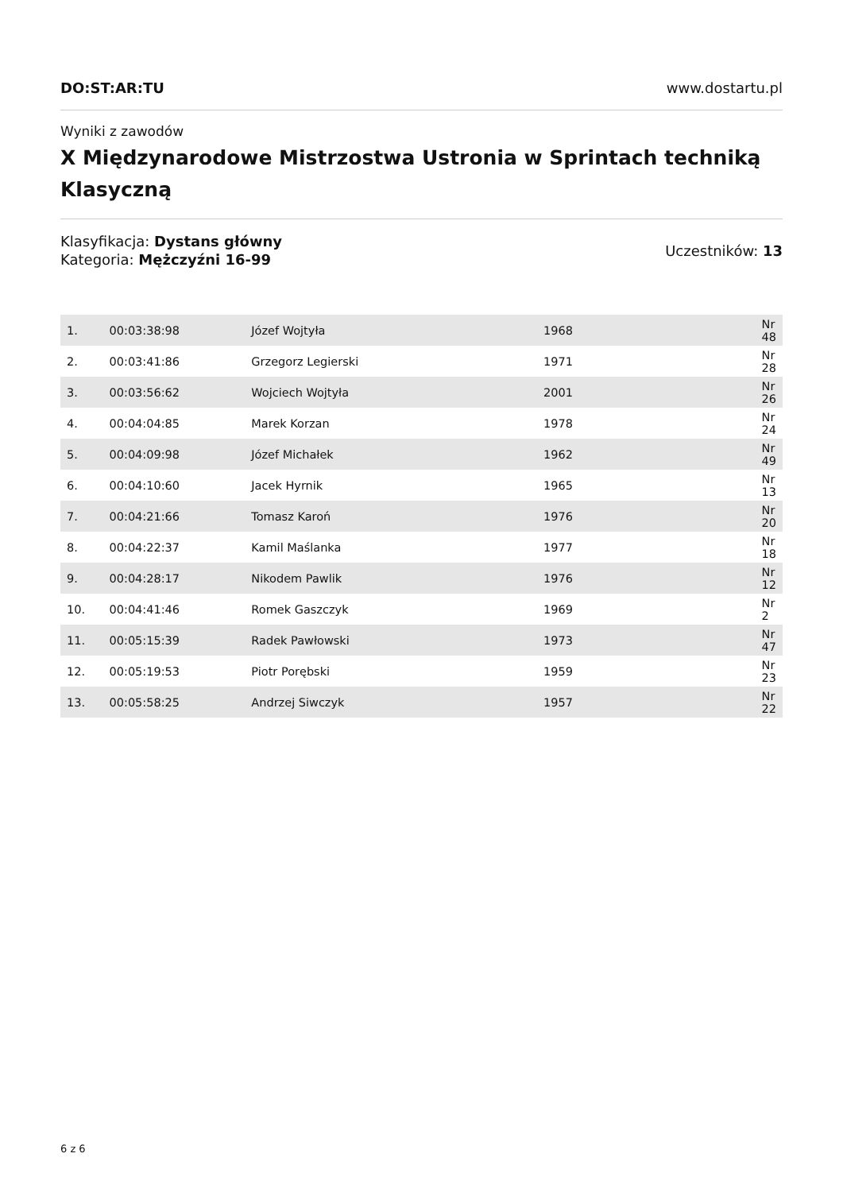DO:ST:AR:TU www.dostartu.pl
Wyniki z zawodów
X Międzynarodowe Mistrzostwa Ustronia w Sprintach techniką Klasyczną
Klasyfikacja: Dystans główny
Kategoria: Mężczyźni 16-99
Uczestników: 13
| 1. | 00:03:38:98 | Józef Wojtyła | 1968 | Nr 48 |
| 2. | 00:03:41:86 | Grzegorz Legierski | 1971 | Nr 28 |
| 3. | 00:03:56:62 | Wojciech Wojtyła | 2001 | Nr 26 |
| 4. | 00:04:04:85 | Marek Korzan | 1978 | Nr 24 |
| 5. | 00:04:09:98 | Józef Michałek | 1962 | Nr 49 |
| 6. | 00:04:10:60 | Jacek Hyrnik | 1965 | Nr 13 |
| 7. | 00:04:21:66 | Tomasz Karoń | 1976 | Nr 20 |
| 8. | 00:04:22:37 | Kamil Maślanka | 1977 | Nr 18 |
| 9. | 00:04:28:17 | Nikodem Pawlik | 1976 | Nr 12 |
| 10. | 00:04:41:46 | Romek Gaszczyk | 1969 | Nr 2 |
| 11. | 00:05:15:39 | Radek Pawłowski | 1973 | Nr 47 |
| 12. | 00:05:19:53 | Piotr Porębski | 1959 | Nr 23 |
| 13. | 00:05:58:25 | Andrzej Siwczyk | 1957 | Nr 22 |
6 z 6